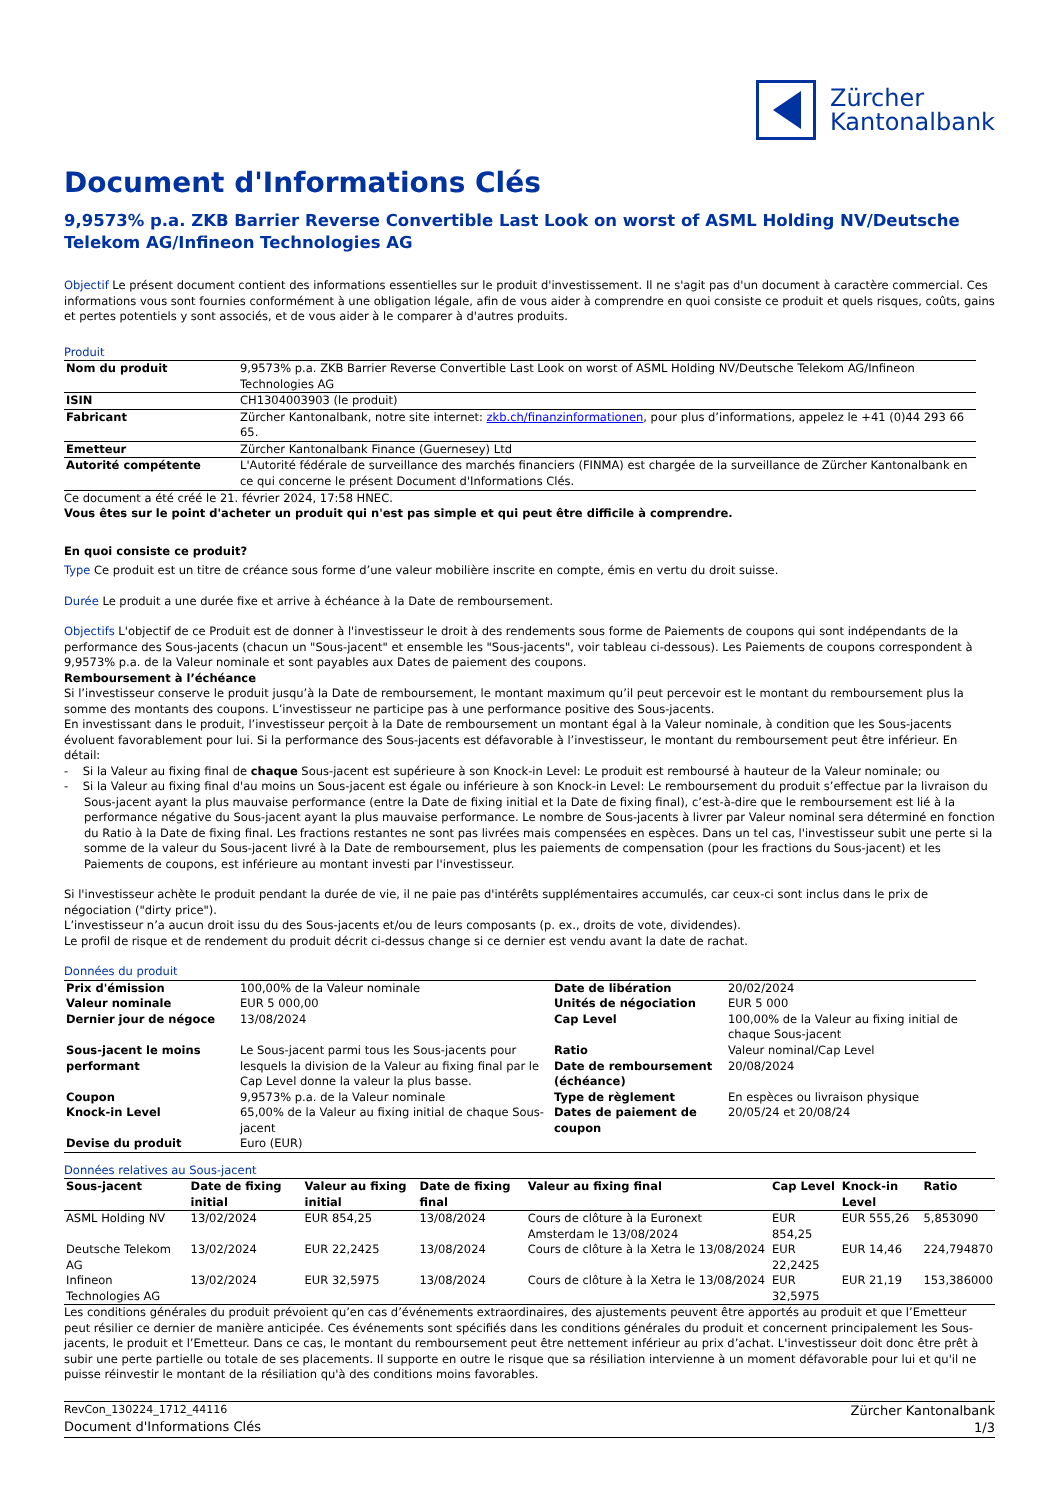Zürcher
Kantonalbank
Document d'Informations Clés
9,9573% p.a. ZKB Barrier Reverse Convertible Last Look on worst of ASML Holding NV/Deutsche Telekom AG/Infineon Technologies AG
Objectif Le présent document contient des informations essentielles sur le produit d'investissement. Il ne s'agit pas d'un document à caractère commercial. Ces informations vous sont fournies conformément à une obligation légale, afin de vous aider à comprendre en quoi consiste ce produit et quels risques, coûts, gains et pertes potentiels y sont associés, et de vous aider à le comparer à d'autres produits.
Produit
| Nom du produit | 9,9573% p.a. ZKB Barrier Reverse Convertible Last Look on worst of ASML Holding NV/Deutsche Telekom AG/Infineon Technologies AG |
| ISIN | CH1304003903 (le produit) |
| Fabricant | Zürcher Kantonalbank, notre site internet: zkb.ch/finanzinformationen , pour plus d’informations, appelez le +41 (0)44 293 66 65. |
| Emetteur | Zürcher Kantonalbank Finance (Guernesey) Ltd |
| Autorité compétente | L'Autorité fédérale de surveillance des marchés financiers (FINMA) est chargée de la surveillance de Zürcher Kantonalbank en ce qui concerne le présent Document d'Informations Clés. |
Ce document a été créé le 21. février 2024, 17:58 HNEC.
Vous êtes sur le point d'acheter un produit qui n'est pas simple et qui peut être difficile à comprendre.
En quoi consiste ce produit?
Type Ce produit est un titre de créance sous forme d’une valeur mobilière inscrite en compte, émis en vertu du droit suisse.
Durée Le produit a une durée fixe et arrive à échéance à la Date de remboursement.
Objectifs L'objectif de ce Produit est de donner à l'investisseur le droit à des rendements sous forme de Paiements de coupons qui sont indépendants de la performance des Sous-jacents (chacun un "Sous-jacent" et ensemble les "Sous-jacents", voir tableau ci-dessous). Les Paiements de coupons correspondent à 9,9573% p.a. de la Valeur nominale et sont payables aux Dates de paiement des coupons.
Remboursement à l’échéance
Si l’investisseur conserve le produit jusqu’à la Date de remboursement, le montant maximum qu’il peut percevoir est le montant du remboursement plus la somme des montants des coupons. L’investisseur ne participe pas à une performance positive des Sous-jacents.
En investissant dans le produit, l’investisseur perçoit à la Date de remboursement un montant égal à la Valeur nominale, à condition que les Sous-jacents évoluent favorablement pour lui. Si la performance des Sous-jacents est défavorable à l’investisseur, le montant du remboursement peut être inférieur. En détail:
- Si la Valeur au fixing final de chaque Sous-jacent est supérieure à son Knock-in Level: Le produit est remboursé à hauteur de la Valeur nominale; ou
- Si la Valeur au fixing final d'au moins un Sous-jacent est égale ou inférieure à son Knock-in Level: Le remboursement du produit s’effectue par la livraison du Sous-jacent ayant la plus mauvaise performance (entre la Date de fixing initial et la Date de fixing final), c’est-à-dire que le remboursement est lié à la performance négative du Sous-jacent ayant la plus mauvaise performance. Le nombre de Sous-jacents à livrer par Valeur nominal sera déterminé en fonction du Ratio à la Date de fixing final. Les fractions restantes ne sont pas livrées mais compensées en espèces. Dans un tel cas, l'investisseur subit une perte si la somme de la valeur du Sous-jacent livré à la Date de remboursement, plus les paiements de compensation (pour les fractions du Sous-jacent) et les Paiements de coupons, est inférieure au montant investi par l'investisseur.
Si l'investisseur achète le produit pendant la durée de vie, il ne paie pas d'intérêts supplémentaires accumulés, car ceux-ci sont inclus dans le prix de négociation ("dirty price").
L’investisseur n’a aucun droit issu du des Sous-jacents et/ou de leurs composants (p. ex., droits de vote, dividendes).
Le profil de risque et de rendement du produit décrit ci-dessus change si ce dernier est vendu avant la date de rachat.
Données du produit
| Prix d'émission | 100,00% de la Valeur nominale | Date de libération | 20/02/2024 |
| Valeur nominale | EUR 5 000,00 | Unités de négociation | EUR 5 000 |
| Dernier jour de négoce | 13/08/2024 | Cap Level | 100,00% de la Valeur au fixing initial de chaque Sous-jacent |
| Sous-jacent le moins performant | Le Sous-jacent parmi tous les Sous-jacents pour lesquels la division de la Valeur au fixing final par le Cap Level donne la valeur la plus basse. | Ratio Date de remboursement (échéance) | Valeur nominal/Cap Level 20/08/2024 |
| Coupon | 9,9573% p.a. de la Valeur nominale | Type de règlement | En espèces ou livraison physique |
| Knock-in Level | 65,00% de la Valeur au fixing initial de chaque Sous-jacent | Dates de paiement de coupon | 20/05/24 et 20/08/24 |
| Devise du produit | Euro (EUR) | | |
Données relatives au Sous-jacent
| Sous-jacent | Date de fixing initial | Valeur au fixing initial | Date de fixing final | Valeur au fixing final | Cap Level | Knock-in Level | Ratio |
| --- | --- | --- | --- | --- | --- | --- | --- |
| ASML Holding NV | 13/02/2024 | EUR 854,25 | 13/08/2024 | Cours de clôture à la Euronext Amsterdam le 13/08/2024 | EUR 854,25 | EUR 555,26 | 5,853090 |
| Deutsche Telekom AG | 13/02/2024 | EUR 22,2425 | 13/08/2024 | Cours de clôture à la Xetra le 13/08/2024 | EUR 22,2425 | EUR 14,46 | 224,794870 |
| Infineon Technologies AG | 13/02/2024 | EUR 32,5975 | 13/08/2024 | Cours de clôture à la Xetra le 13/08/2024 | EUR 32,5975 | EUR 21,19 | 153,386000 |
Les conditions générales du produit prévoient qu’en cas d’événements extraordinaires, des ajustements peuvent être apportés au produit et que l’Emetteur peut résilier ce dernier de manière anticipée. Ces événements sont spécifiés dans les conditions générales du produit et concernent principalement les Sous-jacents, le produit et l’Emetteur. Dans ce cas, le montant du remboursement peut être nettement inférieur au prix d’achat. L'investisseur doit donc être prêt à subir une perte partielle ou totale de ses placements. Il supporte en outre le risque que sa résiliation intervienne à un moment défavorable pour lui et qu'il ne puisse réinvestir le montant de la résiliation qu'à des conditions moins favorables.
RevCon_130224_1712_44116
Document d'Informations Clés
Zürcher Kantonalbank
1/3